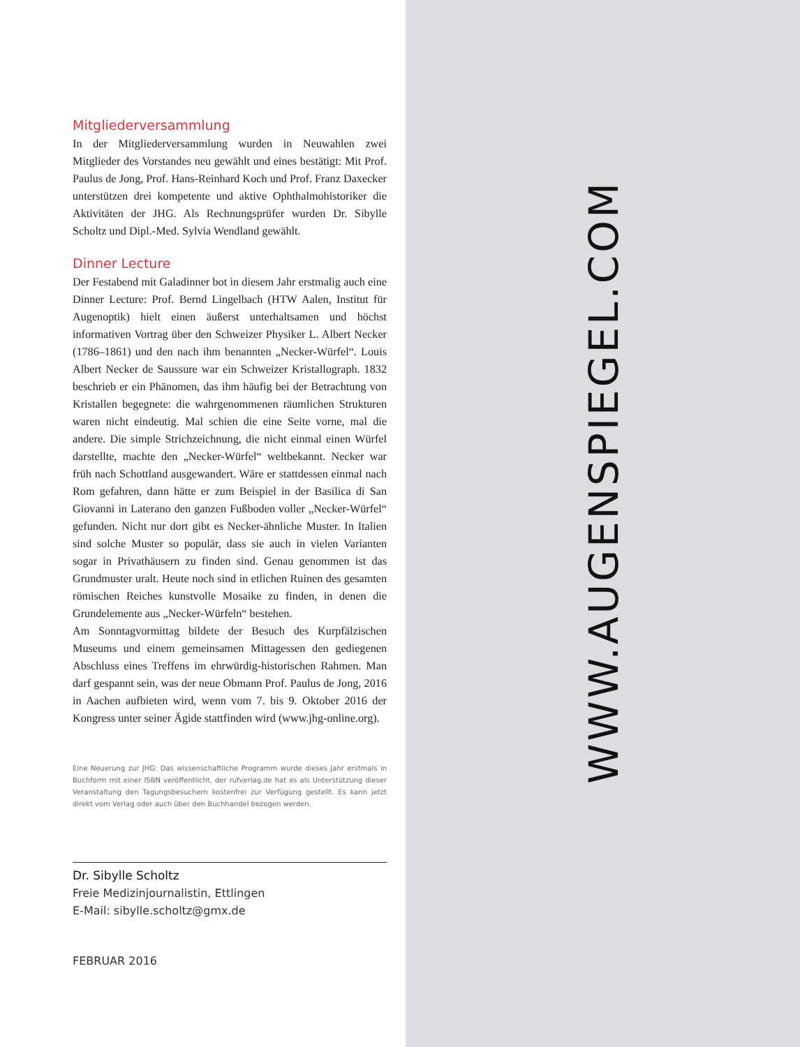Mitgliederversammlung
In der Mitgliederversammlung wurden in Neuwahlen zwei Mitglieder des Vorstandes neu gewählt und eines bestätigt: Mit Prof. Paulus de Jong, Prof. Hans-Reinhard Koch und Prof. Franz Daxecker unterstützen drei kompetente und aktive Ophthalmohistoriker die Aktivitäten der JHG. Als Rechnungsprüfer wurden Dr. Sibylle Scholtz und Dipl.-Med. Sylvia Wendland gewählt.
Dinner Lecture
Der Festabend mit Galadinner bot in diesem Jahr erstmalig auch eine Dinner Lecture: Prof. Bernd Lingelbach (HTW Aalen, Institut für Augenoptik) hielt einen äußerst unterhaltsamen und höchst informativen Vortrag über den Schweizer Physiker L. Albert Necker (1786–1861) und den nach ihm benannten „Necker-Würfel“. Louis Albert Necker de Saussure war ein Schweizer Kristallograph. 1832 beschrieb er ein Phänomen, das ihm häufig bei der Betrachtung von Kristallen begegnete: die wahrgenommenen räumlichen Strukturen waren nicht eindeutig. Mal schien die eine Seite vorne, mal die andere. Die simple Strichzeichnung, die nicht einmal einen Würfel darstellte, machte den „Necker-Würfel“ weltbekannt. Necker war früh nach Schottland ausgewandert. Wäre er stattdessen einmal nach Rom gefahren, dann hätte er zum Beispiel in der Basilica di San Giovanni in Laterano den ganzen Fußboden voller „Necker-Würfel“ gefunden. Nicht nur dort gibt es Necker-ähnliche Muster. In Italien sind solche Muster so populär, dass sie auch in vielen Varianten sogar in Privathäusern zu finden sind. Genau genommen ist das Grundmuster uralt. Heute noch sind in etlichen Ruinen des gesamten römischen Reiches kunstvolle Mosaike zu finden, in denen die Grundelemente aus „Necker-Würfeln“ bestehen.
Am Sonntagvormittag bildete der Besuch des Kurpfälzischen Museums und einem gemeinsamen Mittagessen den gediegenen Abschluss eines Treffens im ehrwürdig-historischen Rahmen. Man darf gespannt sein, was der neue Obmann Prof. Paulus de Jong, 2016 in Aachen aufbieten wird, wenn vom 7. bis 9. Oktober 2016 der Kongress unter seiner Ägide stattfinden wird (www.jhg-online.org).
Eine Neuerung zur JHG: Das wissenschaftliche Programm wurde dieses Jahr erstmals in Buchform mit einer ISBN veröffentlicht, der rufverlag.de hat es als Unterstützung dieser Veranstaltung den Tagungsbesuchern kostenfrei zur Verfügung gestellt. Es kann jetzt direkt vom Verlag oder auch über den Buchhandel bezogen werden.
Dr. Sibylle Scholtz
Freie Medizinjournalistin, Ettlingen
E-Mail: sibylle.scholtz@gmx.de
FEBRUAR 2016
WWW.AUGENSPIEGEL.COM